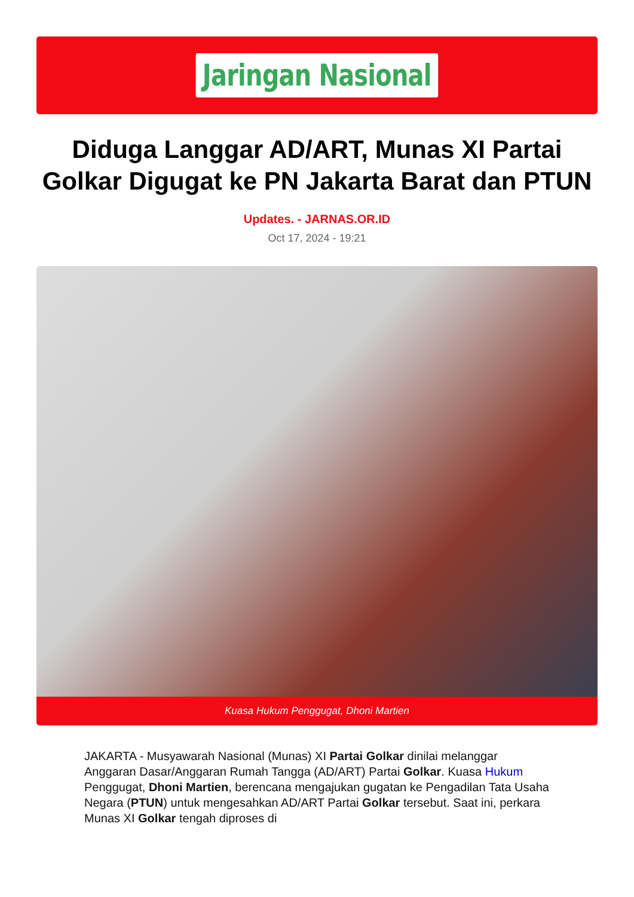Jaringan Nasional
Diduga Langgar AD/ART, Munas XI Partai Golkar Digugat ke PN Jakarta Barat dan PTUN
Updates. - JARNAS.OR.ID
Oct 17, 2024 - 19:21
Kuasa Hukum Penggugat, Dhoni Martien
JAKARTA - Musyawarah Nasional (Munas) XI Partai Golkar dinilai melanggar Anggaran Dasar/Anggaran Rumah Tangga (AD/ART) Partai Golkar. Kuasa Hukum Penggugat, Dhoni Martien, berencana mengajukan gugatan ke Pengadilan Tata Usaha Negara (PTUN) untuk mengesahkan AD/ART Partai Golkar tersebut. Saat ini, perkara Munas XI Golkar tengah diproses di